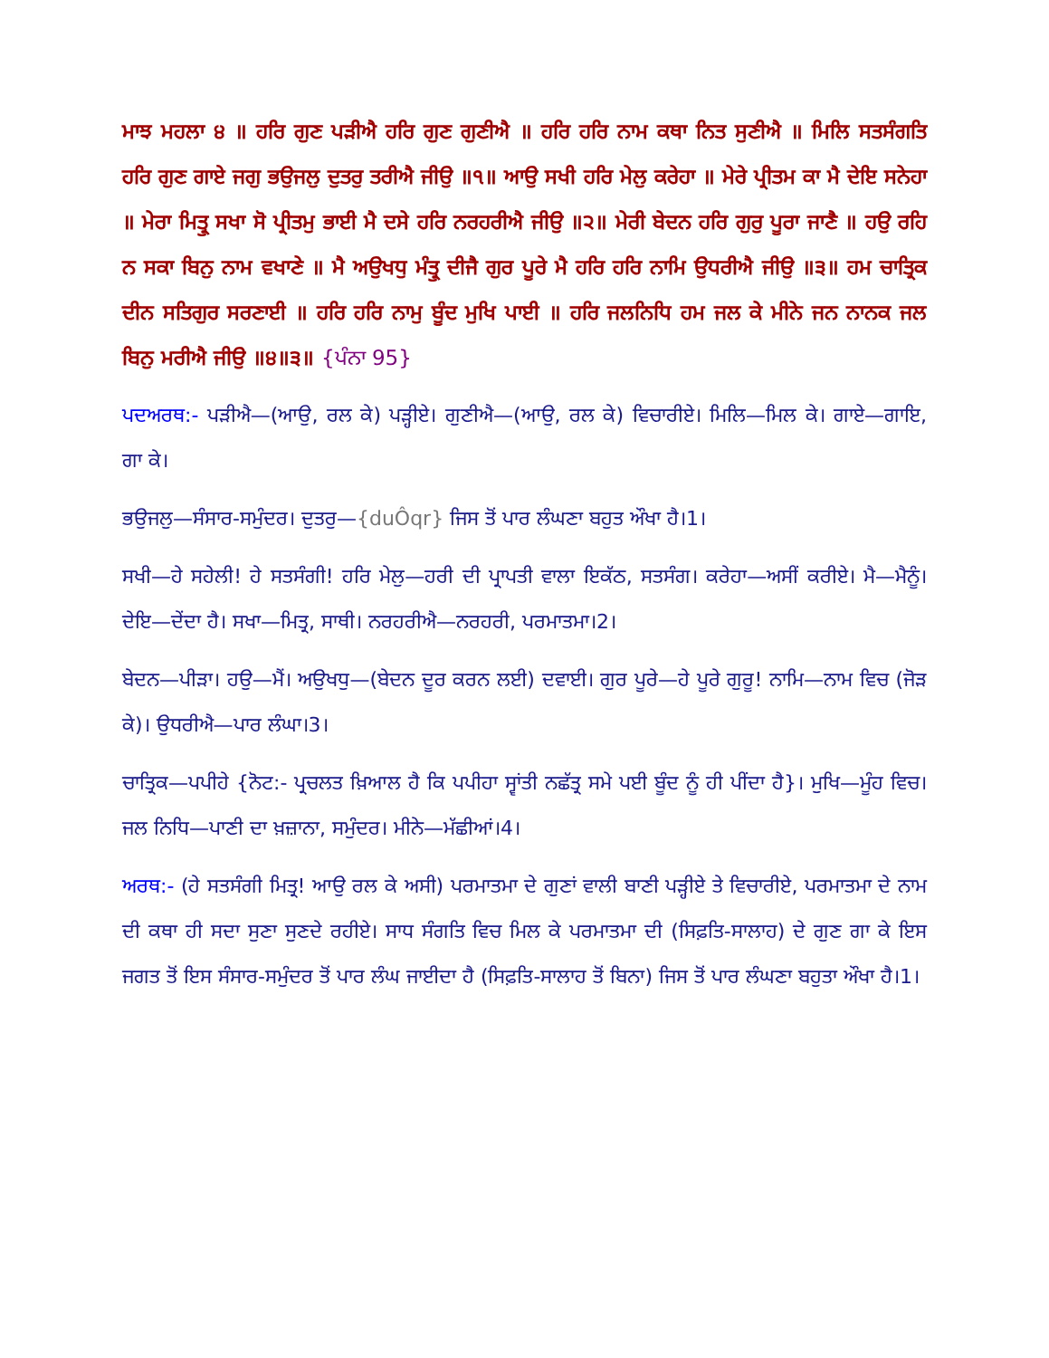ਮਾਝ ਮਹਲਾ ੪ ॥ ਹਰਿ ਗੁਣ ਪੜੀਐ ਹਰਿ ਗੁਣ ਗੁਣੀਐ ॥ ਹਰਿ ਹਰਿ ਨਾਮ ਕਥਾ ਨਿਤ ਸੁਣੀਐ ॥ ਮਿਲਿ ਸਤਸੰਗਤਿ ਹਰਿ ਗੁਣ ਗਾਏ ਜਗੁ ਭਉਜਲੁ ਦੁਤਰੁ ਤਰੀਐ ਜੀਉ ॥੧॥ ਆਉ ਸਖੀ ਹਰਿ ਮੇਲੁ ਕਰੇਹਾ ॥ ਮੇਰੇ ਪ੍ਰੀਤਮ ਕਾ ਮੈ ਦੇਇ ਸਨੇਹਾ ॥ ਮੇਰਾ ਮਿਤ੍ਰੁ ਸਖਾ ਸੋ ਪ੍ਰੀਤਮੁ ਭਾਈ ਮੈ ਦਸੇ ਹਰਿ ਨਰਹਰੀਐ ਜੀਉ ॥੨॥ ਮੇਰੀ ਬੇਦਨ ਹਰਿ ਗੁਰੁ ਪੂਰਾ ਜਾਣੈ ॥ ਹਉ ਰਹਿ ਨ ਸਕਾ ਬਿਨੁ ਨਾਮ ਵਖਾਣੇ ॥ ਮੈ ਅਉਖਧੁ ਮੰਤ੍ਰੁ ਦੀਜੈ ਗੁਰ ਪੂਰੇ ਮੈ ਹਰਿ ਹਰਿ ਨਾਮਿ ਉਧਰੀਐ ਜੀਉ ॥੩॥ ਹਮ ਚਾਤ੍ਰਿਕ ਦੀਨ ਸਤਿਗੁਰ ਸਰਣਾਈ ॥ ਹਰਿ ਹਰਿ ਨਾਮੁ ਬੂੰਦ ਮੁਖਿ ਪਾਈ ॥ ਹਰਿ ਜਲਨਿਧਿ ਹਮ ਜਲ ਕੇ ਮੀਨੇ ਜਨ ਨਾਨਕ ਜਲ ਬਿਨੁ ਮਰੀਐ ਜੀਉ ॥੪॥੩॥ {ਪੰਨਾ 95}
ਪਦਅਰਥ:- ਪੜੀਐ—(ਆਉ, ਰਲ ਕੇ) ਪੜ੍ਹੀਏ। ਗੁਣੀਐ—(ਆਉ, ਰਲ ਕੇ) ਵਿਚਾਰੀਏ। ਮਿਲਿ—ਮਿਲ ਕੇ। ਗਾਏ—ਗਾਇ, ਗਾ ਕੇ।
ਭਉਜਲੁ—ਸੰਸਾਰ-ਸਮੁੰਦਰ। ਦੁਤਰੁ—{duÔqr} ਜਿਸ ਤੋਂ ਪਾਰ ਲੰਘਣਾ ਬਹੁਤ ਔਖਾ ਹੈ।1।
ਸਖੀ—ਹੇ ਸਹੇਲੀ! ਹੇ ਸਤਸੰਗੀ! ਹਰਿ ਮੇਲੁ—ਹਰੀ ਦੀ ਪ੍ਰਾਪਤੀ ਵਾਲਾ ਇਕੱਠ, ਸਤਸੰਗ। ਕਰੇਹਾ—ਅਸੀਂ ਕਰੀਏ। ਮੈ—ਮੈਨੂੰ। ਦੇਇ—ਦੇਂਦਾ ਹੈ। ਸਖਾ—ਮਿਤ੍ਰ, ਸਾਥੀ। ਨਰਹਰੀਐ—ਨਰਹਰੀ, ਪਰਮਾਤਮਾ।2।
ਬੇਦਨ—ਪੀੜਾ। ਹਉ—ਮੈਂ। ਅਉਖਧੁ—(ਬੇਦਨ ਦੂਰ ਕਰਨ ਲਈ) ਦਵਾਈ। ਗੁਰ ਪੂਰੇ—ਹੇ ਪੂਰੇ ਗੁਰੂ! ਨਾਮਿ—ਨਾਮ ਵਿਚ (ਜੋੜ ਕੇ)। ਉਧਰੀਐ—ਪਾਰ ਲੰਘਾ।3।
ਚਾਤ੍ਰਿਕ—ਪਪੀਹੇ {ਨੋਟ:- ਪ੍ਰਚਲਤ ਖ਼ਿਆਲ ਹੈ ਕਿ ਪਪੀਹਾ ਸ੍ਵਾਂਤੀ ਨਛੱਤ੍ਰ ਸਮੇ ਪਈ ਬੂੰਦ ਨੂੰ ਹੀ ਪੀਂਦਾ ਹੈ}। ਮੁਖਿ—ਮੂੰਹ ਵਿਚ। ਜਲ ਨਿਧਿ—ਪਾਣੀ ਦਾ ਖ਼ਜ਼ਾਨਾ, ਸਮੁੰਦਰ। ਮੀਨੇ—ਮੱਛੀਆਂ।4।
ਅਰਥ:- (ਹੇ ਸਤਸੰਗੀ ਮਿਤ੍ਰ! ਆਉ ਰਲ ਕੇ ਅਸੀ) ਪਰਮਾਤਮਾ ਦੇ ਗੁਣਾਂ ਵਾਲੀ ਬਾਣੀ ਪੜ੍ਹੀਏ ਤੇ ਵਿਚਾਰੀਏ, ਪਰਮਾਤਮਾ ਦੇ ਨਾਮ ਦੀ ਕਥਾ ਹੀ ਸਦਾ ਸੁਣਾ ਸੁਣਦੇ ਰਹੀਏ। ਸਾਧ ਸੰਗਤਿ ਵਿਚ ਮਿਲ ਕੇ ਪਰਮਾਤਮਾ ਦੀ (ਸਿਫ਼ਤਿ-ਸਾਲਾਹ) ਦੇ ਗੁਣ ਗਾ ਕੇ ਇਸ ਜਗਤ ਤੋਂ ਇਸ ਸੰਸਾਰ-ਸਮੁੰਦਰ ਤੋਂ ਪਾਰ ਲੰਘ ਜਾਈਦਾ ਹੈ (ਸਿਫ਼ਤਿ-ਸਾਲਾਹ ਤੋਂ ਬਿਨਾ) ਜਿਸ ਤੋਂ ਪਾਰ ਲੰਘਣਾ ਬਹੁਤਾ ਔਖਾ ਹੈ।1।